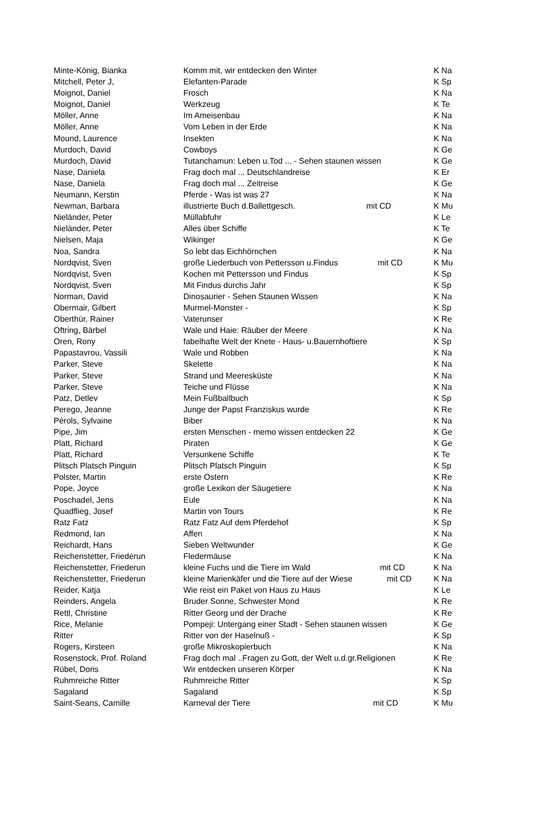| Minte-König, Bianka | Komm mit, wir entdecken den Winter | | K Na |
| Mitchell, Peter J, | Elefanten-Parade | | K Sp |
| Moignot, Daniel | Frosch | | K Na |
| Moignot, Daniel | Werkzeug | | K Te |
| Möller, Anne | Im Ameisenbau | | K Na |
| Möller, Anne | Vom Leben in der Erde | | K Na |
| Mound, Laurence | Insekten | | K Na |
| Murdoch, David | Cowboys | | K Ge |
| Murdoch, David | Tutanchamun: Leben u.Tod ... - Sehen staunen wissen | | K Ge |
| Nase, Daniela | Frag doch mal ... Deutschlandreise | | K Er |
| Nase, Daniela | Frag doch mal ... Zeitreise | | K Ge |
| Neumann, Kerstin | Pferde - Was ist was 27 | | K Na |
| Newman, Barbara | illustrierte Buch d.Ballettgesch. | mit CD | K Mu |
| Nieländer, Peter | Müllabfuhr | | K Le |
| Nieländer, Peter | Alles über Schiffe | | K Te |
| Nielsen, Maja | Wikinger | | K Ge |
| Noa, Sandra | So lebt das Eichhörnchen | | K Na |
| Nordqvist, Sven | große Liederbuch von Pettersson u.Findus | mit CD | K Mu |
| Nordqvist, Sven | Kochen mit Pettersson und Findus | | K Sp |
| Nordqvist, Sven | Mit Findus durchs Jahr | | K Sp |
| Norman, David | Dinosaurier - Sehen Staunen Wissen | | K Na |
| Obermair, Gilbert | Murmel-Monster - | | K Sp |
| Oberthür, Rainer | Vaterunser | | K Re |
| Oftring, Bärbel | Wale und Haie: Räuber der Meere | | K Na |
| Oren, Rony | fabelhafte Welt der Knete - Haus- u.Bauernhoftiere | | K Sp |
| Papastavrou, Vassili | Wale und Robben | | K Na |
| Parker, Steve | Skelette | | K Na |
| Parker, Steve | Strand und Meeresküste | | K Na |
| Parker, Steve | Teiche und Flüsse | | K Na |
| Patz, Detlev | Mein Fußballbuch | | K Sp |
| Perego, Jeanne | Junge der Papst Franziskus wurde | | K Re |
| Pérols, Sylvaine | Biber | | K Na |
| Pipe, Jim | ersten Menschen - memo wissen entdecken 22 | | K Ge |
| Platt, Richard | Piraten | | K Ge |
| Platt, Richard | Versunkene Schiffe | | K Te |
| Plitsch Platsch Pinguin | Plitsch Platsch Pinguin | | K Sp |
| Polster, Martin | erste Ostern | | K Re |
| Pope, Joyce | große Lexikon der Säugetiere | | K Na |
| Poschadel, Jens | Eule | | K Na |
| Quadflieg, Josef | Martin von Tours | | K Re |
| Ratz Fatz | Ratz Fatz Auf dem Pferdehof | | K Sp |
| Redmond, Ian | Affen | | K Na |
| Reichardt, Hans | Sieben Weltwunder | | K Ge |
| Reichenstetter, Friederun | Fledermäuse | | K Na |
| Reichenstetter, Friederun | kleine Fuchs und die Tiere im Wald | mit CD | K Na |
| Reichenstetter, Friederun | kleine Marienkäfer und die Tiere auf der Wiese | mit CD | K Na |
| Reider, Katja | Wie reist ein Paket von Haus zu Haus | | K Le |
| Reinders, Angela | Bruder Sonne, Schwester Mond | | K Re |
| Rettl, Christine | Ritter Georg und der Drache | | K Re |
| Rice, Melanie | Pompeji: Untergang einer Stadt - Sehen staunen wissen | | K Ge |
| Ritter | Ritter von der Haselnuß - | | K Sp |
| Rogers, Kirsteen | große Mikroskopierbuch | | K Na |
| Rosenstock, Prof. Roland | Frag doch mal ..Fragen zu Gott, der Welt u.d.gr.Religionen | | K Re |
| Rübel, Doris | Wir entdecken unseren Körper | | K Na |
| Ruhmreiche Ritter | Ruhmreiche Ritter | | K Sp |
| Sagaland | Sagaland | | K Sp |
| Saint-Seans, Camille | Karneval der Tiere | mit CD | K Mu |